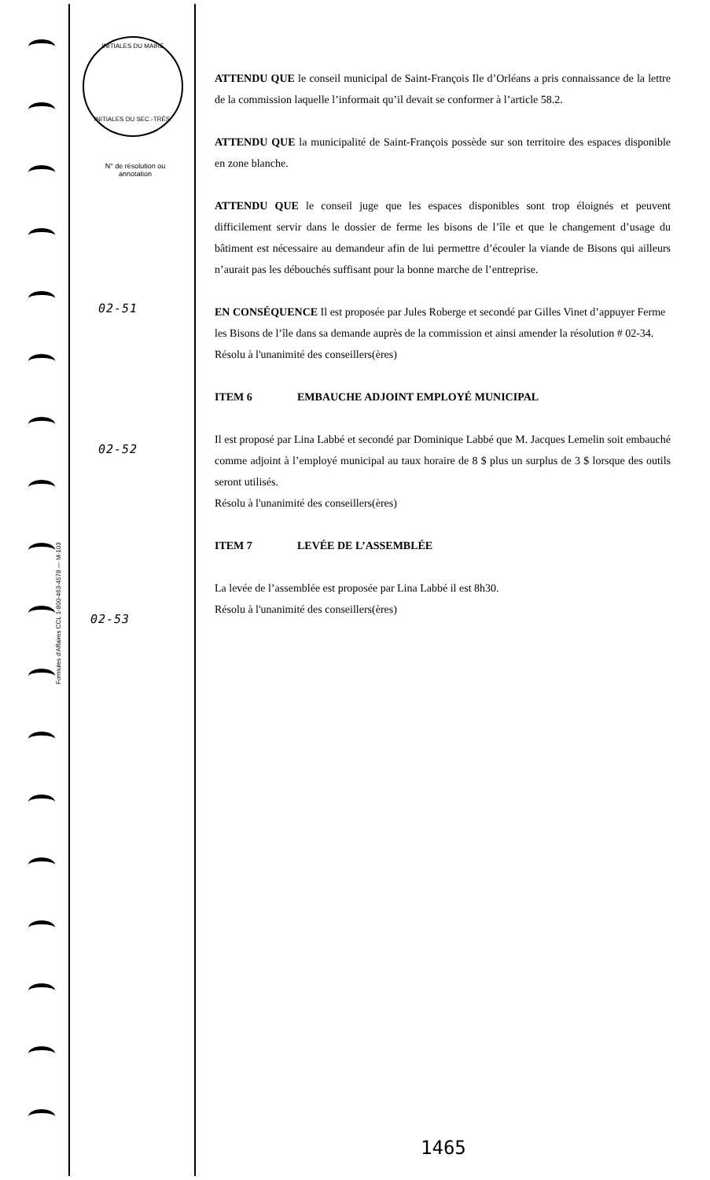Formules d'Affaires CCL 1-800-463-4578 — M-103
INITIALES DU MAIRE
INITIALES DU SEC.-TRÉS.
N° de résolution ou annotation
02-51
02-52
02-53
ATTENDU QUE le conseil municipal de Saint-François Ile d’Orléans a pris connaissance de la lettre de la commission laquelle l’informait qu’il devait se conformer à l’article 58.2.
ATTENDU QUE la municipalité de Saint-François possède sur son territoire des espaces disponible en zone blanche.
ATTENDU QUE le conseil juge que les espaces disponibles sont trop éloignés et peuvent difficilement servir dans le dossier de ferme les bisons de l’île et que le changement d’usage du bâtiment est nécessaire au demandeur afin de lui permettre d’écouler la viande de Bisons qui ailleurs n’aurait pas les débouchés suffisant pour la bonne marche de l’entreprise.
EN CONSÉQUENCE Il est proposée par Jules Roberge et secondé par Gilles Vinet d’appuyer Ferme les Bisons de l’île dans sa demande auprès de la commission et ainsi amender la résolution # 02-34.
Résolu à l'unanimité des conseillers(ères)
ITEM 6 EMBAUCHE ADJOINT EMPLOYÉ MUNICIPAL
Il est proposé par Lina Labbé et secondé par Dominique Labbé que M. Jacques Lemelin soit embauché comme adjoint à l’employé municipal au taux horaire de 8 $ plus un surplus de 3 $ lorsque des outils seront utilisés.
Résolu à l'unanimité des conseillers(ères)
ITEM 7 LEVÉE DE L’ASSEMBLÉE
La levée de l’assemblée est proposée par Lina Labbé il est 8h30.
Résolu à l'unanimité des conseillers(ères)
1465